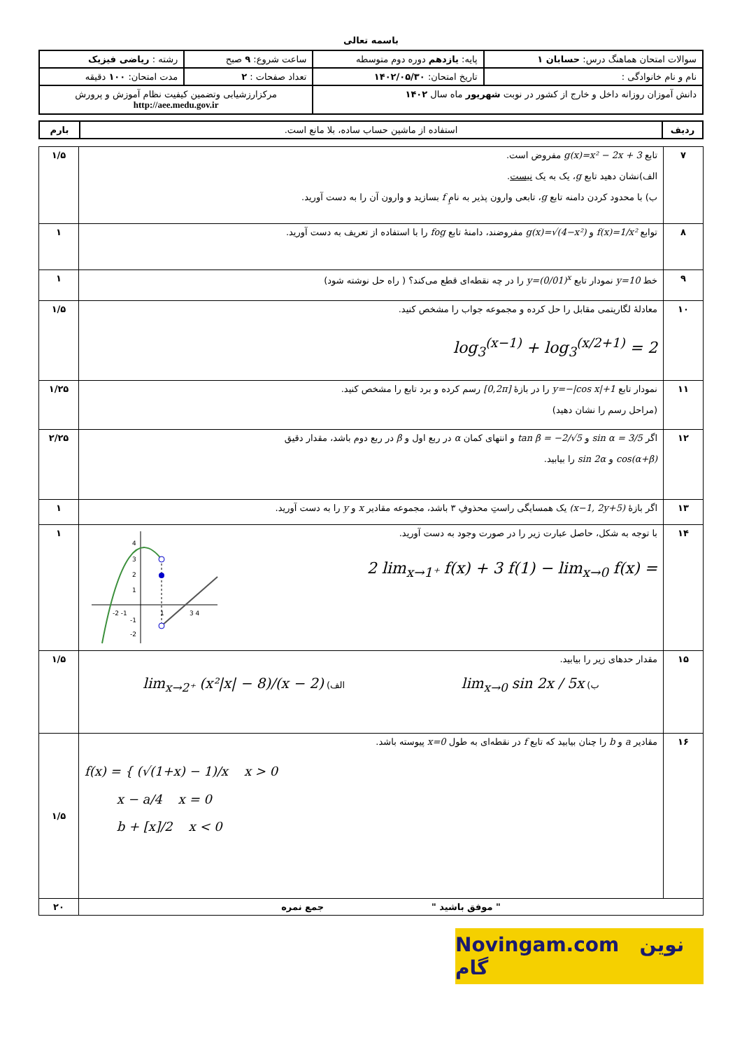باسمه تعالی
| سوالات امتحان هماهنگ درس: حسابان ۱ | پایه: یازدهم دوره دوم متوسطه | ساعت شروع: ۹ صبح | رشته : ریاضی فیزیک |
| نام و نام خانوادگی : | تاریخ امتحان: ۱۴۰۲/۰۵/۳۰ | تعداد صفحات : ۲ | مدت امتحان: ۱۰۰ دقیقه |
| دانش آموزان روزانه داخل و خارج از کشور در نوبت شهریور ماه سال ۱۴۰۲ | | مرکزارزشیابی وتضمین کیفیت نظام آموزش و پرورش http://aee.medu.gov.ir | |
| ردیف | استفاده از ماشین حساب ساده، بلا مانع است. | بارم |
| ۷ | تابع g(x)=x² − 2x + 3 مفروض است. الف)نشان دهید تابع g ، یک به یک نیست . ب) با محدود کردن دامنه تابع g ، تابعی وارون پذیر به نامِ f بسازید و وارون آن را به دست آورید. | ۱/۵ |
| ۸ | توابع f(x)=1/x² و g(x)=√(4−x²) مفروضند، دامنهٔ تابع fog را با استفاده از تعریف به دست آورید. | ۱ |
| ۹ | خط y=10 نمودار تابع y=(0/01)<sup>x</sup> را در چه نقطه‌ای قطع می‌کند؟ ( راه حل نوشته شود) | ۱ |
| ۱۰ | معادلهٔ لگاریتمی مقابل را حل کرده و مجموعه جواب را مشخص کنید. log<sub>3</sub><sup>(x−1)</sup> + log<sub>3</sub><sup>(x/2+1)</sup> = 2 | ۱/۵ |
| ۱۱ | نمودار تابع y=−/cos x/+1 را در بازهٔ [0,2π] رسم کرده و برد تابع را مشخص کنید. (مراحل رسم را نشان دهید) | ۱/۲۵ |
| ۱۲ | اگر sin α = 3/5 و tan β = −2/√5 و انتهای کمان α در ربع اول و β در ربع دوم باشد، مقدار دقیق cos(α+β) و sin 2α را بیابید. | ۲/۲۵ |
| ۱۳ | اگر بازهٔ (x−1, 2y+5) یک همسایگی راستِ محذوفِ ۳ باشد، مجموعه مقادیر x و y را به دست آورید. | ۱ |
| ۱۴ | با توجه به شکل، حاصل عبارت زیر را در صورت وجود به دست آورید. 2 lim<sub>x→1⁺</sub> f(x) + 3 f(1) − lim<sub>x→0</sub> f(x) = -2 -1 1 3 4 4 3 2 1 -1 -2 | ۱ |
| ۱۵ | مقدار حدهای زیر را بیابید. ب) lim<sub>x→0</sub> sin 2x / 5x الف) lim<sub>x→2⁺</sub> (x²/x/ − 8)/(x − 2) | ۱/۵ |
| ۱۶ | مقادیر a و b را چنان بیابید که تابع f در نقطه‌ای به طول x=0 پیوسته باشد. f(x) = { (√(1+x) − 1)/x x > 0 x − a/4 x = 0 b + [x]/2 x < 0 | ۱/۵ |
| " موفق باشید " جمع نمره | | ۲۰ |
Novingam.com نوین گام